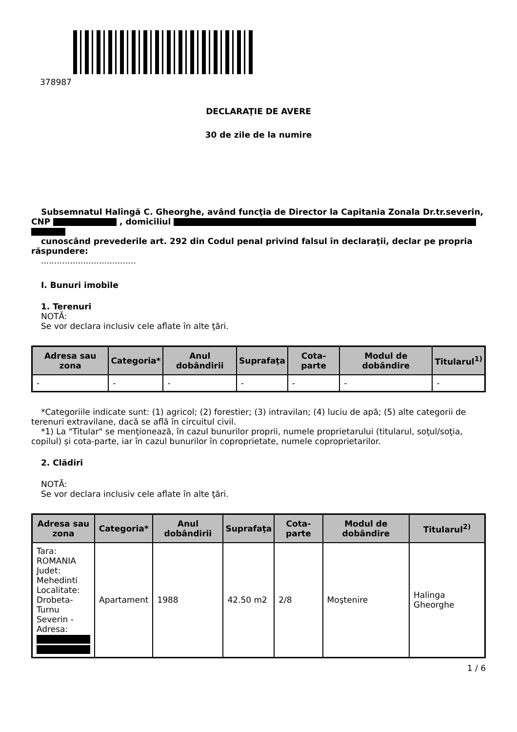378987
DECLARAŢIE DE AVERE
30 de zile de la numire
Subsemnatul Halîngă C. Gheorghe, având funcţia de Director la Capitania Zonala Dr.tr.severin, CNP , domiciliul
cunoscând prevederile art. 292 din Codul penal privind falsul în declaraţii, declar pe propria răspundere:
....................................
I. Bunuri imobile
1. Terenuri
NOTĂ:
Se vor declara inclusiv cele aflate în alte ţări.
| Adresa sau zona | Categoria* | Anul dobândirii | Suprafaţa | Cota-parte | Modul de dobândire | Titularul<sup>1)</sup> |
| --- | --- | --- | --- | --- | --- | --- |
| - | - | - | - | - | - | - |
*Categoriile indicate sunt: (1) agricol; (2) forestier; (3) intravilan; (4) luciu de apă; (5) alte categorii de terenuri extravilane, dacă se află în circuitul civil.
*1) La "Titular" se menţionează, în cazul bunurilor proprii, numele proprietarului (titularul, soţul/soţia, copilul) și cota-parte, iar în cazul bunurilor în coproprietate, numele coproprietarilor.
2. Clădiri
NOTĂ:
Se vor declara inclusiv cele aflate în alte ţări.
| Adresa sau zona | Categoria* | Anul dobândirii | Suprafaţa | Cota-parte | Modul de dobândire | Titularul<sup>2)</sup> |
| --- | --- | --- | --- | --- | --- | --- |
| Tara: ROMANIA Judet: Mehedinti Localitate: Drobeta-Turnu Severin - Adresa: | Apartament | 1988 | 42.50 m2 | 2/8 | Moştenire | Halinga Gheorghe |
1 / 6